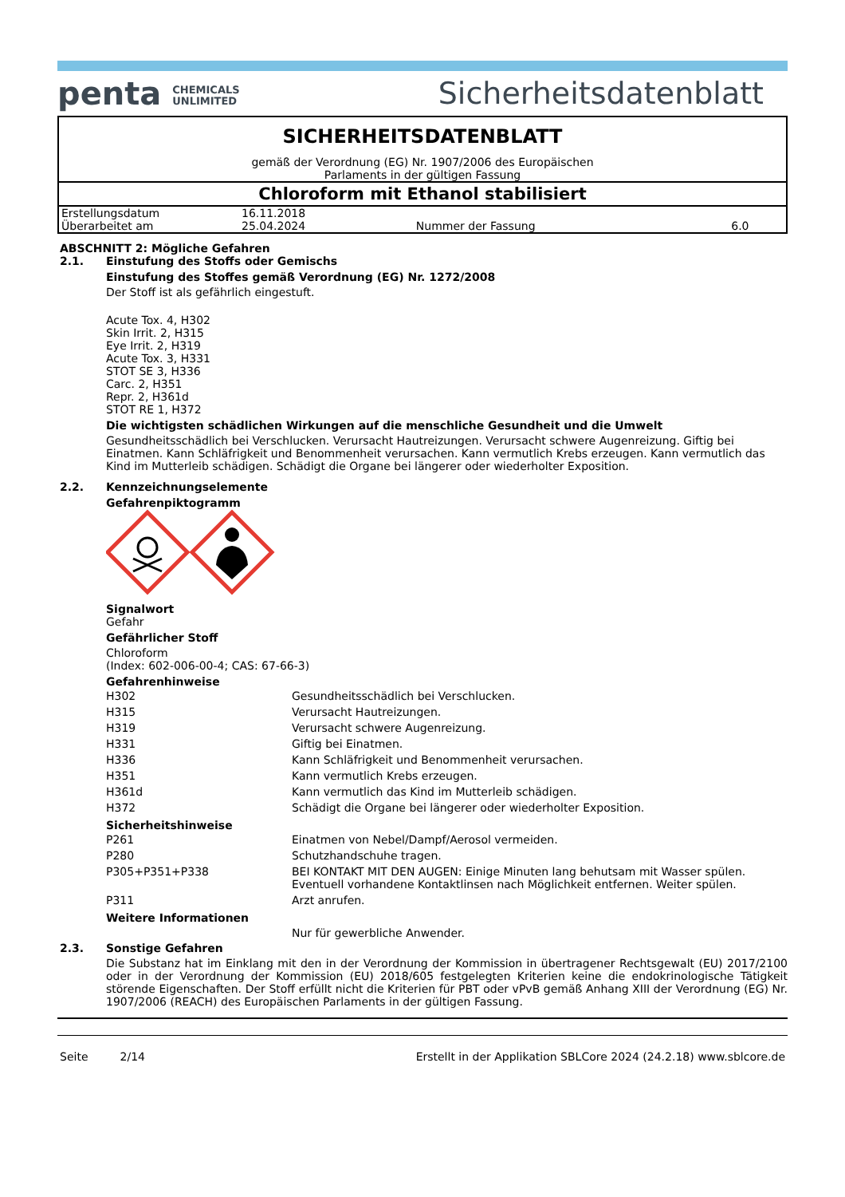penta CHEMICALS
UNLIMITED
Sicherheitsdatenblatt
SICHERHEITSDATENBLATT
gemäß der Verordnung (EG) Nr. 1907/2006 des Europäischen
Parlaments in der gültigen Fassung
Chloroform mit Ethanol stabilisiert
| Erstellungsdatum | 16.11.2018 | | |
| Überarbeitet am | 25.04.2024 | Nummer der Fassung | 6.0 |
ABSCHNITT 2: Mögliche Gefahren
2.1. Einstufung des Stoffs oder Gemischs
Einstufung des Stoffes gemäß Verordnung (EG) Nr. 1272/2008
Der Stoff ist als gefährlich eingestuft.
Acute Tox. 4, H302
Skin Irrit. 2, H315
Eye Irrit. 2, H319
Acute Tox. 3, H331
STOT SE 3, H336
Carc. 2, H351
Repr. 2, H361d
STOT RE 1, H372
Die wichtigsten schädlichen Wirkungen auf die menschliche Gesundheit und die Umwelt
Gesundheitsschädlich bei Verschlucken. Verursacht Hautreizungen. Verursacht schwere Augenreizung. Giftig bei Einatmen. Kann Schläfrigkeit und Benommenheit verursachen. Kann vermutlich Krebs erzeugen. Kann vermutlich das Kind im Mutterleib schädigen. Schädigt die Organe bei längerer oder wiederholter Exposition.
2.2. Kennzeichnungselemente
Gefahrenpiktogramm
Signalwort
Gefahr
Gefährlicher Stoff
Chloroform
(Index: 602-006-00-4; CAS: 67-66-3)
Gefahrenhinweise
| H302 | Gesundheitsschädlich bei Verschlucken. |
| H315 | Verursacht Hautreizungen. |
| H319 | Verursacht schwere Augenreizung. |
| H331 | Giftig bei Einatmen. |
| H336 | Kann Schläfrigkeit und Benommenheit verursachen. |
| H351 | Kann vermutlich Krebs erzeugen. |
| H361d | Kann vermutlich das Kind im Mutterleib schädigen. |
| H372 | Schädigt die Organe bei längerer oder wiederholter Exposition. |
Sicherheitshinweise
| P261 | Einatmen von Nebel/Dampf/Aerosol vermeiden. |
| P280 | Schutzhandschuhe tragen. |
| P305+P351+P338 | BEI KONTAKT MIT DEN AUGEN: Einige Minuten lang behutsam mit Wasser spülen. Eventuell vorhandene Kontaktlinsen nach Möglichkeit entfernen. Weiter spülen. |
| P311 | Arzt anrufen. |
Weitere Informationen
Nur für gewerbliche Anwender.
2.3. Sonstige Gefahren
Die Substanz hat im Einklang mit den in der Verordnung der Kommission in übertragener Rechtsgewalt (EU) 2017/2100 oder in der Verordnung der Kommission (EU) 2018/605 festgelegten Kriterien keine die endokrinologische Tätigkeit störende Eigenschaften. Der Stoff erfüllt nicht die Kriterien für PBT oder vPvB gemäß Anhang XIII der Verordnung (EG) Nr. 1907/2006 (REACH) des Europäischen Parlaments in der gültigen Fassung.
Seite 2/14 Erstellt in der Applikation SBLCore 2024 (24.2.18) www.sblcore.de